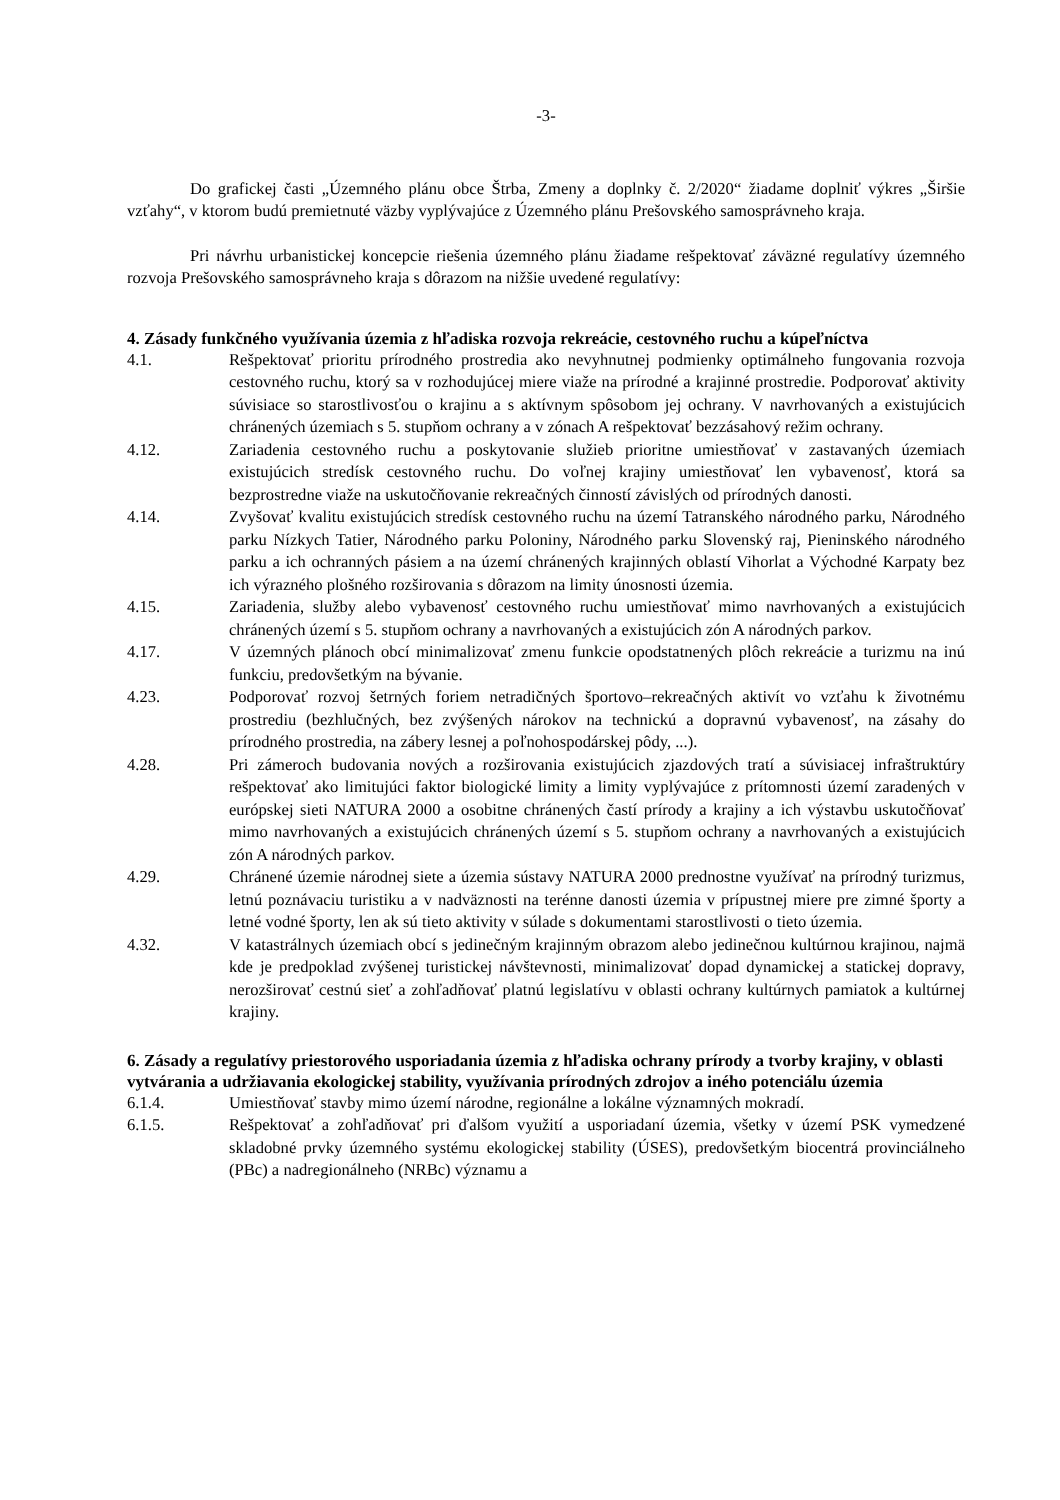-3-
Do grafickej časti „Územného plánu obce Štrba, Zmeny a doplnky č. 2/2020“ žiadame doplniť výkres „Širšie vzťahy“, v ktorom budú premietnuté väzby vyplývajúce z Územného plánu Prešovského samosprávneho kraja.
Pri návrhu urbanistickej koncepcie riešenia územného plánu žiadame rešpektovať záväzné regulatívy územného rozvoja Prešovského samosprávneho kraja s dôrazom na nižšie uvedené regulatívy:
4. Zásady funkčného využívania územia z hľadiska rozvoja rekreácie, cestovného ruchu a kúpeľníctva
4.1. Rešpektovať prioritu prírodného prostredia ako nevyhnutnej podmienky optimálneho fungovania rozvoja cestovného ruchu, ktorý sa v rozhodujúcej miere viaže na prírodné a krajinné prostredie. Podporovať aktivity súvisiace so starostlivosťou o krajinu a s aktívnym spôsobom jej ochrany. V navrhovaných a existujúcich chránených územiach s 5. stupňom ochrany a v zónach A rešpektovať bezzásahový režim ochrany.
4.12. Zariadenia cestovného ruchu a poskytovanie služieb prioritne umiestňovať v zastavaných územiach existujúcich stredísk cestovného ruchu. Do voľnej krajiny umiestňovať len vybavenosť, ktorá sa bezprostredne viaže na uskutočňovanie rekreačných činností závislých od prírodných danosti.
4.14. Zvyšovať kvalitu existujúcich stredísk cestovného ruchu na území Tatranského národného parku, Národného parku Nízkych Tatier, Národného parku Poloniny, Národného parku Slovenský raj, Pieninského národného parku a ich ochranných pásiem a na území chránených krajinných oblastí Vihorlat a Východné Karpaty bez ich výrazného plošného rozširovania s dôrazom na limity únosnosti územia.
4.15. Zariadenia, služby alebo vybavenosť cestovného ruchu umiestňovať mimo navrhovaných a existujúcich chránených území s 5. stupňom ochrany a navrhovaných a existujúcich zón A národných parkov.
4.17. V územných plánoch obcí minimalizovať zmenu funkcie opodstatnených plôch rekreácie a turizmu na inú funkciu, predovšetkým na bývanie.
4.23. Podporovať rozvoj šetrných foriem netradičných športovo–rekreačných aktivít vo vzťahu k životnému prostrediu (bezhlučných, bez zvýšených nárokov na technickú a dopravnú vybavenosť, na zásahy do prírodného prostredia, na zábery lesnej a poľnohospodárskej pôdy, ...).
4.28. Pri zámeroch budovania nových a rozširovania existujúcich zjazdových tratí a súvisiacej infraštruktúry rešpektovať ako limitujúci faktor biologické limity a limity vyplývajúce z prítomnosti území zaradených v európskej sieti NATURA 2000 a osobitne chránených častí prírody a krajiny a ich výstavbu uskutočňovať mimo navrhovaných a existujúcich chránených území s 5. stupňom ochrany a navrhovaných a existujúcich zón A národných parkov.
4.29. Chránené územie národnej siete a územia sústavy NATURA 2000 prednostne využívať na prírodný turizmus, letnú poznávaciu turistiku a v nadväznosti na terénne danosti územia v prípustnej miere pre zimné športy a letné vodné športy, len ak sú tieto aktivity v súlade s dokumentami starostlivosti o tieto územia.
4.32. V katastrálnych územiach obcí s jedinečným krajinným obrazom alebo jedinečnou kultúrnou krajinou, najmä kde je predpoklad zvýšenej turistickej návštevnosti, minimalizovať dopad dynamickej a statickej dopravy, nerozširovať cestnú sieť a zohľadňovať platnú legislatívu v oblasti ochrany kultúrnych pamiatok a kultúrnej krajiny.
6. Zásady a regulatívy priestorového usporiadania územia z hľadiska ochrany prírody a tvorby krajiny, v oblasti vytvárania a udržiavania ekologickej stability, využívania prírodných zdrojov a iného potenciálu územia
6.1.4. Umiestňovať stavby mimo území národne, regionálne a lokálne významných mokradí.
6.1.5. Rešpektovať a zohľadňovať pri ďalšom využití a usporiadaní územia, všetky v území PSK vymedzené skladobné prvky územného systému ekologickej stability (ÚSES), predovšetkým biocentrá provinciálneho (PBc) a nadregionálneho (NRBc) významu a